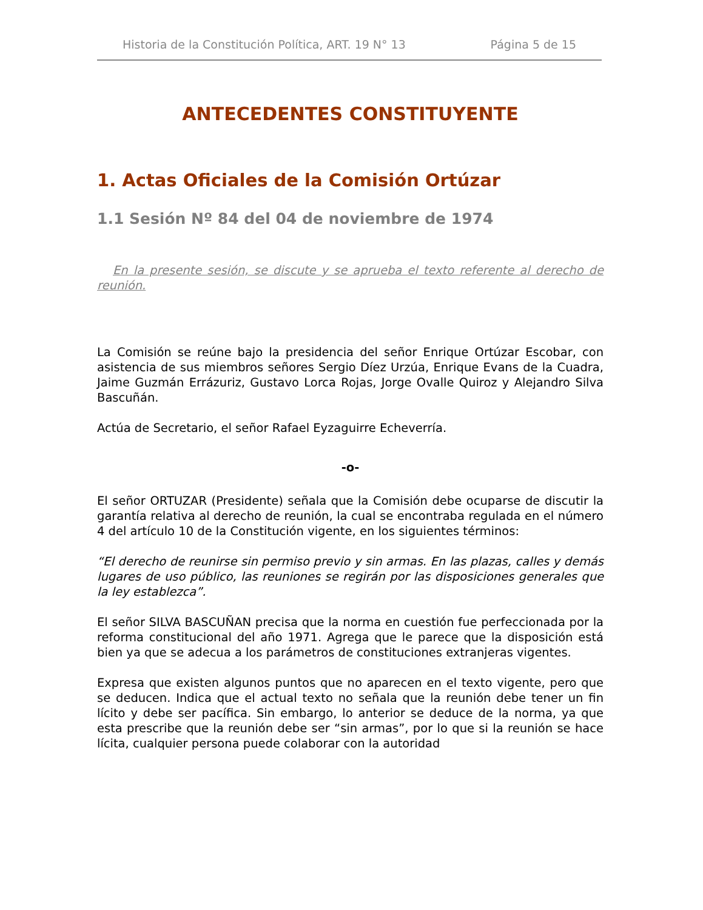Historia de la Constitución Política, ART. 19 N° 13 Página 5 de 15
ANTECEDENTES CONSTITUYENTE
1. Actas Oficiales de la Comisión Ortúzar
1.1 Sesión Nº 84 del 04 de noviembre de 1974
En la presente sesión, se discute y se aprueba el texto referente al derecho de reunión.
La Comisión se reúne bajo la presidencia del señor Enrique Ortúzar Escobar, con asistencia de sus miembros señores Sergio Díez Urzúa, Enrique Evans de la Cuadra, Jaime Guzmán Errázuriz, Gustavo Lorca Rojas, Jorge Ovalle Quiroz y Alejandro Silva Bascuñán.
Actúa de Secretario, el señor Rafael Eyzaguirre Echeverría.
-o-
El señor ORTUZAR (Presidente) señala que la Comisión debe ocuparse de discutir la garantía relativa al derecho de reunión, la cual se encontraba regulada en el número 4 del artículo 10 de la Constitución vigente, en los siguientes términos:
“El derecho de reunirse sin permiso previo y sin armas. En las plazas, calles y demás lugares de uso público, las reuniones se regirán por las disposiciones generales que la ley establezca”.
El señor SILVA BASCUÑAN precisa que la norma en cuestión fue perfeccionada por la reforma constitucional del año 1971. Agrega que le parece que la disposición está bien ya que se adecua a los parámetros de constituciones extranjeras vigentes.
Expresa que existen algunos puntos que no aparecen en el texto vigente, pero que se deducen. Indica que el actual texto no señala que la reunión debe tener un fin lícito y debe ser pacífica. Sin embargo, lo anterior se deduce de la norma, ya que esta prescribe que la reunión debe ser “sin armas”, por lo que si la reunión se hace lícita, cualquier persona puede colaborar con la autoridad